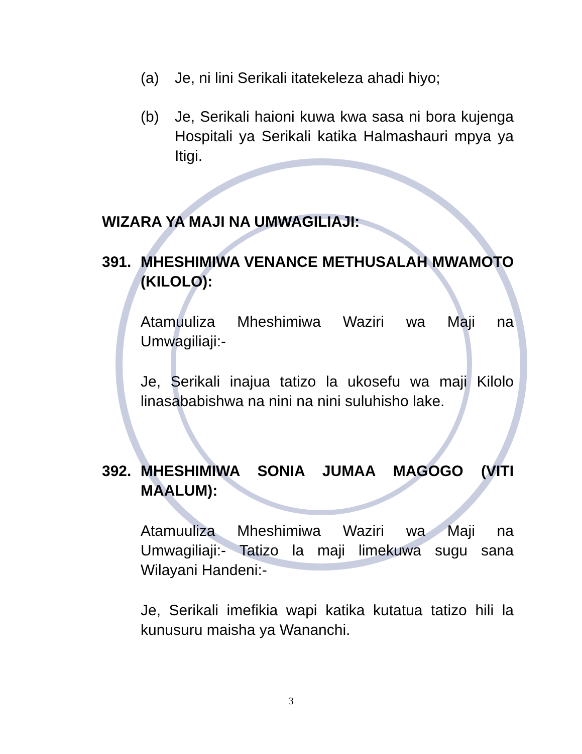(a) Je, ni lini Serikali itatekeleza ahadi hiyo;
(b) Je, Serikali haioni kuwa kwa sasa ni bora kujenga Hospitali ya Serikali katika Halmashauri mpya ya Itigi.
WIZARA YA MAJI NA UMWAGILIAJI:
391. MHESHIMIWA VENANCE METHUSALAH MWAMOTO (KILOLO):
Atamuuliza Mheshimiwa Waziri wa Maji na Umwagiliaji:-
Je, Serikali inajua tatizo la ukosefu wa maji Kilolo linasababishwa na nini na nini suluhisho lake.
392. MHESHIMIWA SONIA JUMAA MAGOGO (VITI MAALUM):
Atamuuliza Mheshimiwa Waziri wa Maji na Umwagiliaji:- Tatizo la maji limekuwa sugu sana Wilayani Handeni:-
Je, Serikali imefikia wapi katika kutatua tatizo hili la kunusuru maisha ya Wananchi.
3